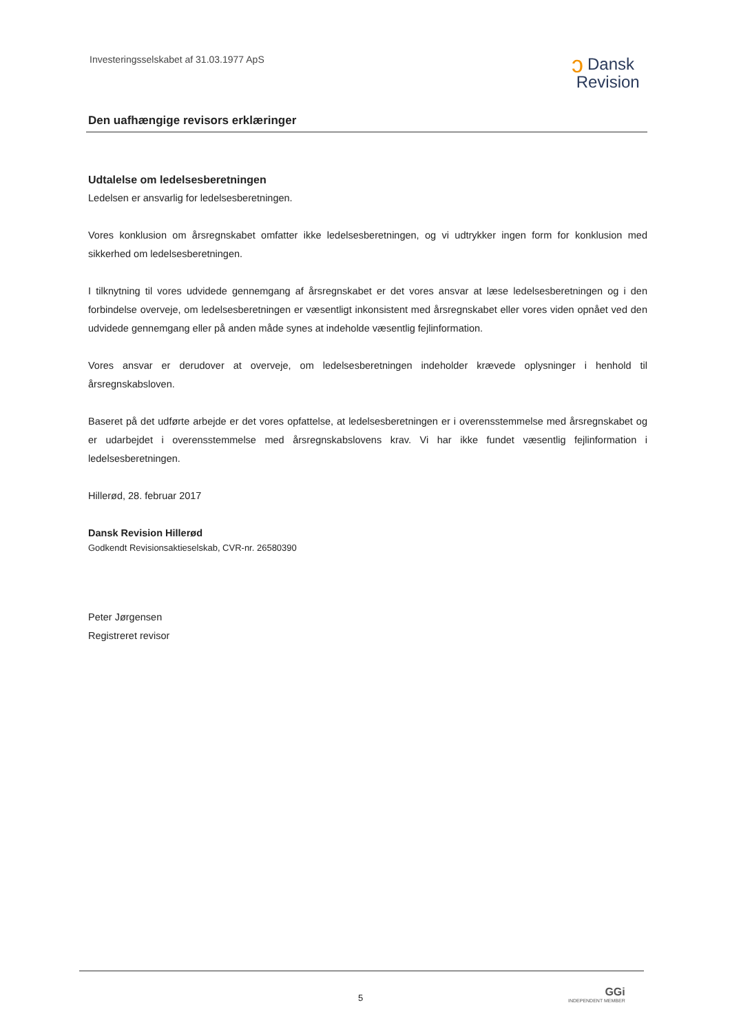Investeringsselskabet af 31.03.1977 ApS
ↄ Dansk
Revision
Den uafhængige revisors erklæringer
Udtalelse om ledelsesberetningen
Ledelsen er ansvarlig for ledelsesberetningen.
Vores konklusion om årsregnskabet omfatter ikke ledelsesberetningen, og vi udtrykker ingen form for konklusion med sikkerhed om ledelsesberetningen.
I tilknytning til vores udvidede gennemgang af årsregnskabet er det vores ansvar at læse ledelsesberetningen og i den forbindelse overveje, om ledelsesberetningen er væsentligt inkonsistent med årsregnskabet eller vores viden opnået ved den udvidede gennemgang eller på anden måde synes at indeholde væsentlig fejlinformation.
Vores ansvar er derudover at overveje, om ledelsesberetningen indeholder krævede oplysninger i henhold til årsregnskabsloven.
Baseret på det udførte arbejde er det vores opfattelse, at ledelsesberetningen er i overensstemmelse med årsregnskabet og er udarbejdet i overensstemmelse med årsregnskabslovens krav. Vi har ikke fundet væsentlig fejlinformation i ledelsesberetningen.
Hillerød, 28. februar 2017
Dansk Revision Hillerød
Godkendt Revisionsaktieselskab, CVR-nr. 26580390
Peter Jørgensen
Registreret revisor
5 GGi
INDEPENDENT MEMBER